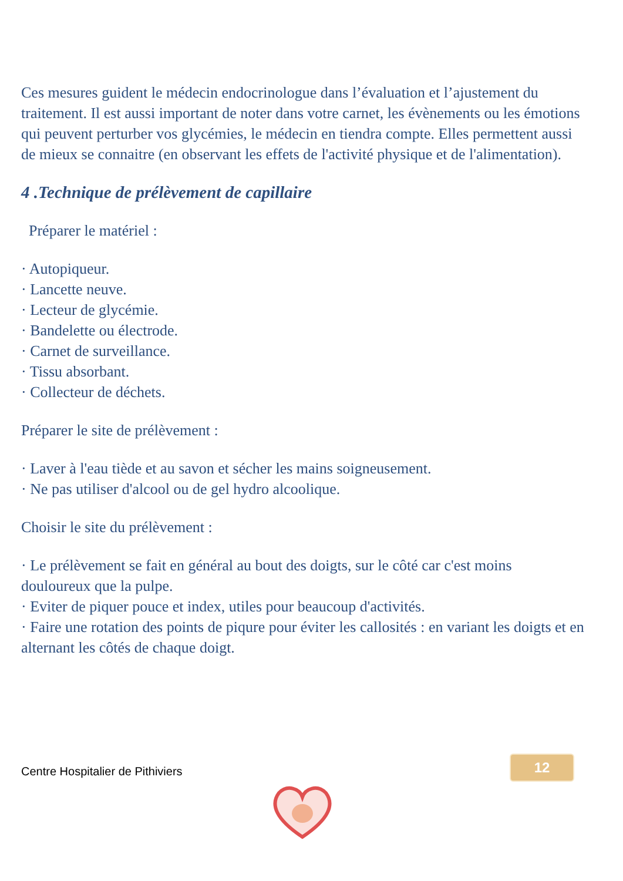Ces mesures guident le médecin endocrinologue dans l’évaluation et l’ajustement du traitement. Il est aussi important de noter dans votre carnet, les évènements ou les émotions qui peuvent perturber vos glycémies, le médecin en tiendra compte. Elles permettent aussi de mieux se connaitre (en observant les effets de l'activité physique et de l'alimentation).
4 .Technique de prélèvement de capillaire
Préparer le matériel :
· Autopiqueur.
· Lancette neuve.
· Lecteur de glycémie.
· Bandelette ou électrode.
· Carnet de surveillance.
· Tissu absorbant.
· Collecteur de déchets.
Préparer le site de prélèvement :
· Laver à l'eau tiède et au savon et sécher les mains soigneusement.
· Ne pas utiliser d'alcool ou de gel hydro alcoolique.
Choisir le site du prélèvement :
· Le prélèvement se fait en général au bout des doigts, sur le côté car c'est moins douloureux que la pulpe.
· Eviter de piquer pouce et index, utiles pour beaucoup d'activités.
· Faire une rotation des points de piqure pour éviter les callosités : en variant les doigts et en alternant les côtés de chaque doigt.
12
Centre Hospitalier de Pithiviers